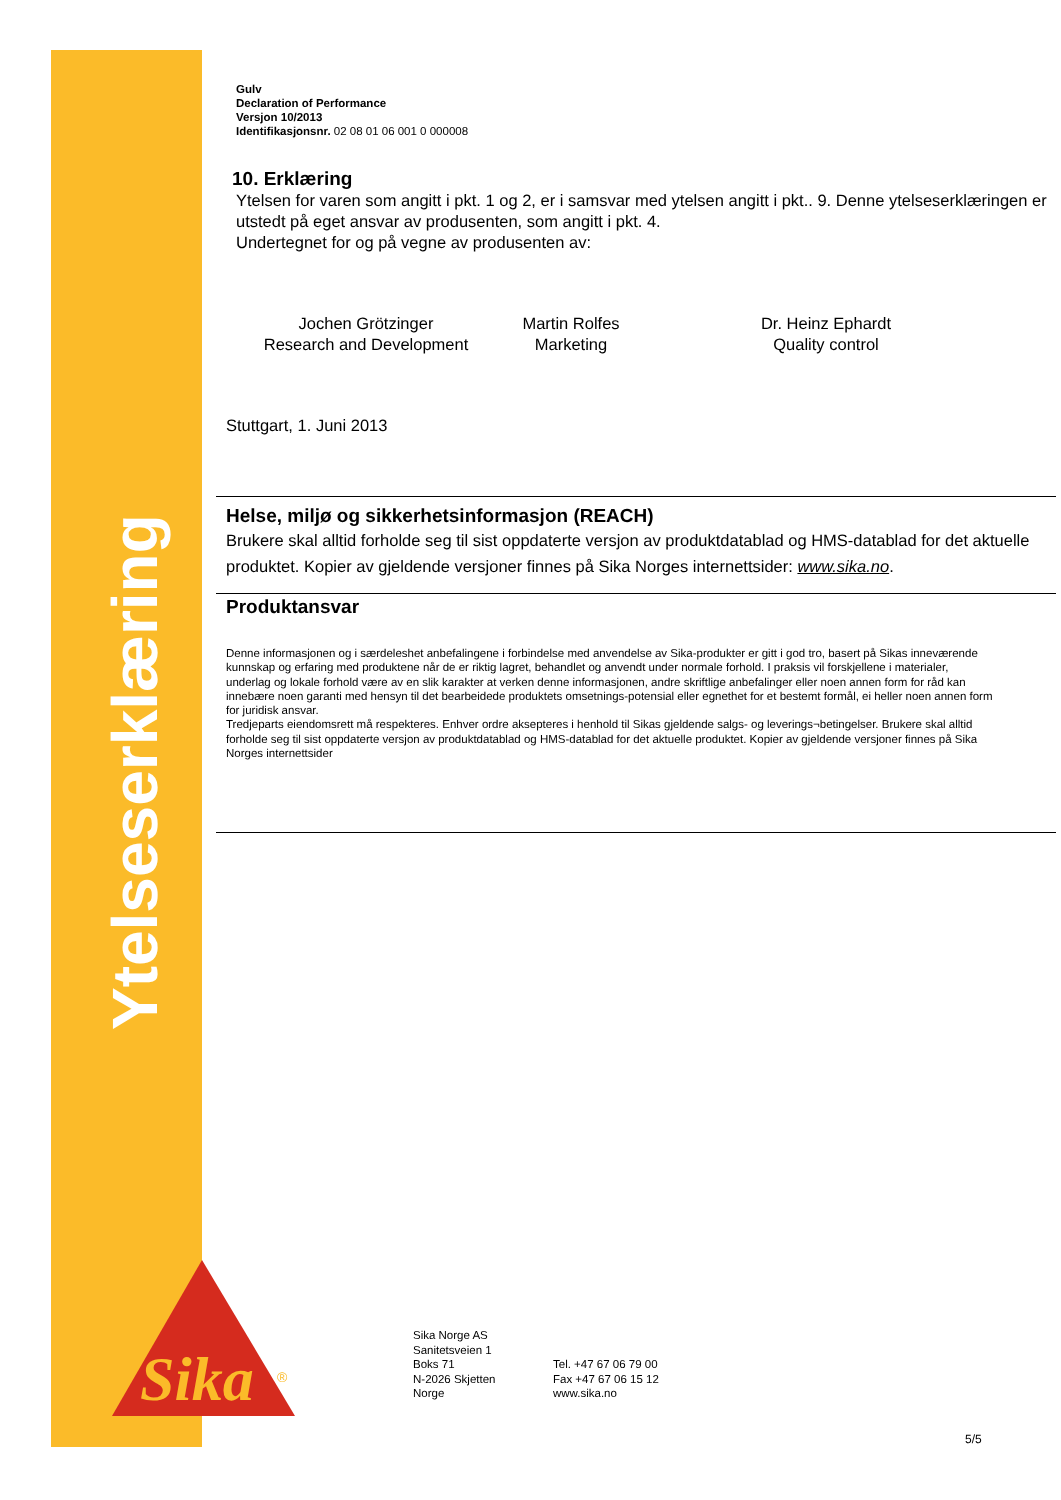Ytelseserklæring
Sika
®
Gulv
Declaration of Performance
Versjon 10/2013
Identifikasjonsnr. 02 08 01 06 001 0 000008
10. Erklæring
Ytelsen for varen som angitt i pkt. 1 og 2, er i samsvar med ytelsen angitt i pkt.. 9. Denne ytelseserklæringen er utstedt på eget ansvar av produsenten, som angitt i pkt. 4.
Undertegnet for og på vegne av produsenten av:
Jochen Grötzinger
Research and Development
Martin Rolfes
Marketing
Dr. Heinz Ephardt
Quality control
Stuttgart, 1. Juni 2013
Helse, miljø og sikkerhetsinformasjon (REACH)
Brukere skal alltid forholde seg til sist oppdaterte versjon av produktdatablad og HMS-datablad for det aktuelle produktet. Kopier av gjeldende versjoner finnes på Sika Norges internettsider: www.sika.no.
Produktansvar
Denne informasjonen og i særdeleshet anbefalingene i forbindelse med anvendelse av Sika-produkter er gitt i god tro, basert på Sikas inneværende kunnskap og erfaring med produktene når de er riktig lagret, behandlet og anvendt under normale forhold. I praksis vil forskjellene i materialer, underlag og lokale forhold være av en slik karakter at verken denne informasjonen, andre skriftlige anbefalinger eller noen annen form for råd kan innebære noen garanti med hensyn til det bearbeidede produktets omsetnings-potensial eller egnethet for et bestemt formål, ei heller noen annen form for juridisk ansvar.
Tredjeparts eiendomsrett må respekteres. Enhver ordre aksepteres i henhold til Sikas gjeldende salgs- og leverings¬betingelser. Brukere skal alltid forholde seg til sist oppdaterte versjon av produktdatablad og HMS-datablad for det aktuelle produktet. Kopier av gjeldende versjoner finnes på Sika Norges internettsider
Sika Norge AS
Sanitetsveien 1
Boks 71
N-2026 Skjetten
Norge
Tel. +47 67 06 79 00
Fax +47 67 06 15 12
www.sika.no
5/5